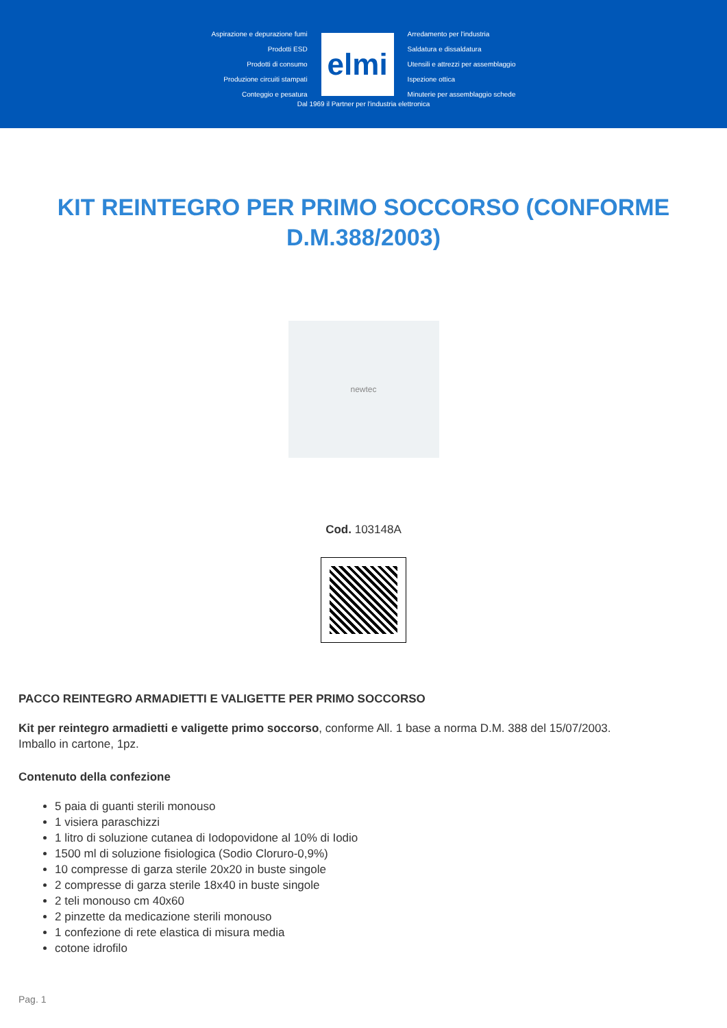Aspirazione e depurazione fumi
Prodotti ESD
Prodotti di consumo
Produzione circuiti stampati
Conteggio e pesatura
elmi
Arredamento per l'industria
Saldatura e dissaldatura
Utensili e attrezzi per assemblaggio
Ispezione ottica
Minuterie per assemblaggio schede
Dal 1969 il Partner per l'industria elettronica
KIT REINTEGRO PER PRIMO SOCCORSO (CONFORME D.M.388/2003)
newtec
Cod. 103148A
PACCO REINTEGRO ARMADIETTI E VALIGETTE PER PRIMO SOCCORSO
Kit per reintegro armadietti e valigette primo soccorso, conforme All. 1 base a norma D.M. 388 del 15/07/2003.
Imballo in cartone, 1pz.
Contenuto della confezione
5 paia di guanti sterili monouso
1 visiera paraschizzi
1 litro di soluzione cutanea di Iodopovidone al 10% di Iodio
1500 ml di soluzione fisiologica (Sodio Cloruro-0,9%)
10 compresse di garza sterile 20x20 in buste singole
2 compresse di garza sterile 18x40 in buste singole
2 teli monouso cm 40x60
2 pinzette da medicazione sterili monouso
1 confezione di rete elastica di misura media
cotone idrofilo
Pag. 1